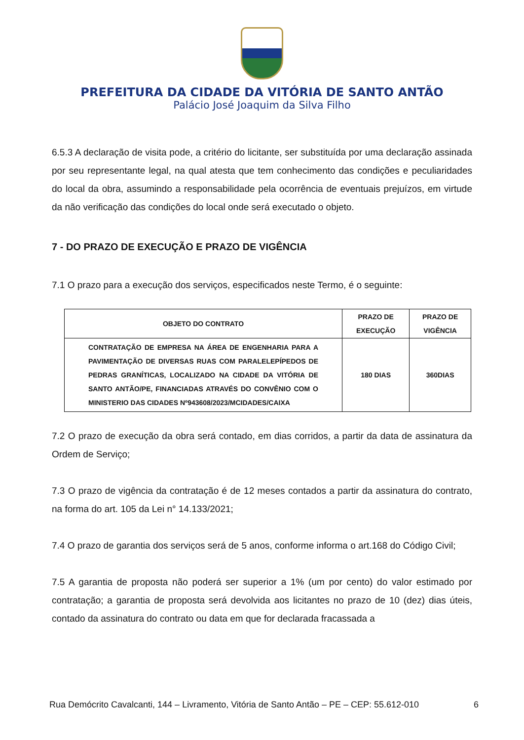PREFEITURA DA CIDADE DA VITÓRIA DE SANTO ANTÃO
Palácio José Joaquim da Silva Filho
6.5.3 A declaração de visita pode, a critério do licitante, ser substituída por uma declaração assinada por seu representante legal, na qual atesta que tem conhecimento das condições e peculiaridades do local da obra, assumindo a responsabilidade pela ocorrência de eventuais prejuízos, em virtude da não verificação das condições do local onde será executado o objeto.
7 - DO PRAZO DE EXECUÇÃO E PRAZO DE VIGÊNCIA
7.1 O prazo para a execução dos serviços, especificados neste Termo, é o seguinte:
| OBJETO DO CONTRATO | PRAZO DE EXECUÇÃO | PRAZO DE VIGÊNCIA |
| --- | --- | --- |
| CONTRATAÇÃO DE EMPRESA NA ÁREA DE ENGENHARIA PARA A PAVIMENTAÇÃO DE DIVERSAS RUAS COM PARALELEPÍPEDOS DE PEDRAS GRANÍTICAS, LOCALIZADO NA CIDADE DA VITÓRIA DE SANTO ANTÃO/PE, FINANCIADAS ATRAVÉS DO CONVÊNIO COM O MINISTERIO DAS CIDADES Nº943608/2023/MCIDADES/CAIXA | 180 DIAS | 360DIAS |
7.2 O prazo de execução da obra será contado, em dias corridos, a partir da data de assinatura da Ordem de Serviço;
7.3 O prazo de vigência da contratação é de 12 meses contados a partir da assinatura do contrato, na forma do art. 105 da Lei n° 14.133/2021;
7.4 O prazo de garantia dos serviços será de 5 anos, conforme informa o art.168 do Código Civil;
7.5 A garantia de proposta não poderá ser superior a 1% (um por cento) do valor estimado por contratação; a garantia de proposta será devolvida aos licitantes no prazo de 10 (dez) dias úteis, contado da assinatura do contrato ou data em que for declarada fracassada a
Rua Demócrito Cavalcanti, 144 – Livramento, Vitória de Santo Antão – PE – CEP: 55.612-010 6